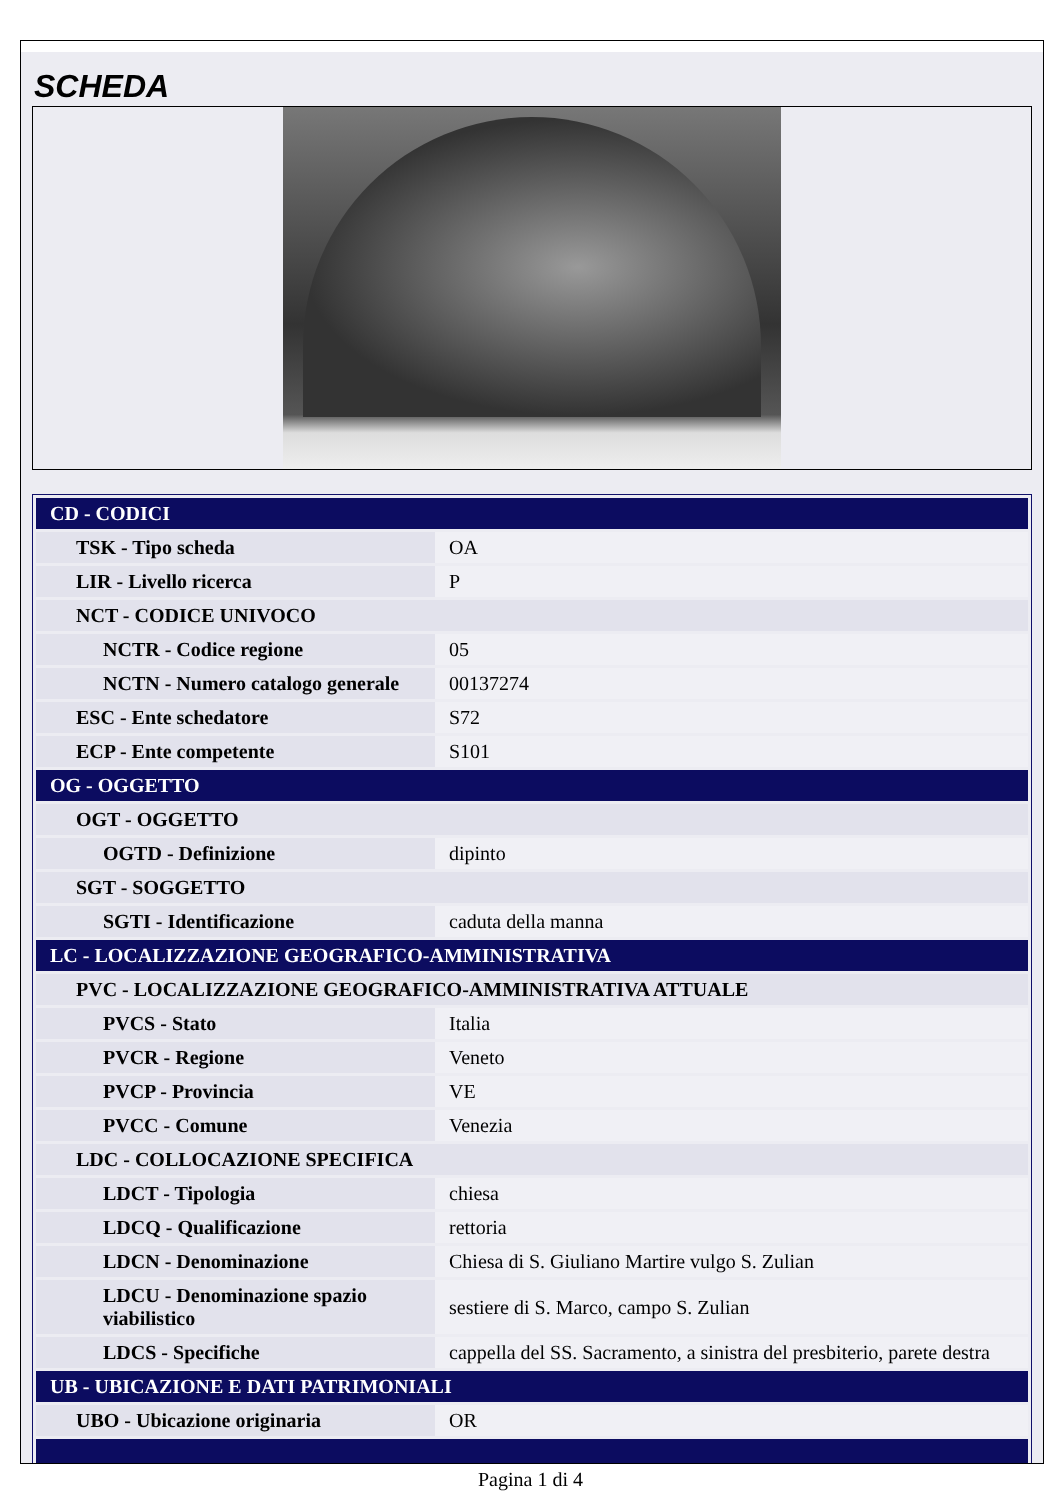SCHEDA
| CD - CODICI | |
| TSK - Tipo scheda | OA |
| LIR - Livello ricerca | P |
| NCT - CODICE UNIVOCO | |
| NCTR - Codice regione | 05 |
| NCTN - Numero catalogo generale | 00137274 |
| ESC - Ente schedatore | S72 |
| ECP - Ente competente | S101 |
| OG - OGGETTO | |
| OGT - OGGETTO | |
| OGTD - Definizione | dipinto |
| SGT - SOGGETTO | |
| SGTI - Identificazione | caduta della manna |
| LC - LOCALIZZAZIONE GEOGRAFICO-AMMINISTRATIVA | |
| PVC - LOCALIZZAZIONE GEOGRAFICO-AMMINISTRATIVA ATTUALE | |
| PVCS - Stato | Italia |
| PVCR - Regione | Veneto |
| PVCP - Provincia | VE |
| PVCC - Comune | Venezia |
| LDC - COLLOCAZIONE SPECIFICA | |
| LDCT - Tipologia | chiesa |
| LDCQ - Qualificazione | rettoria |
| LDCN - Denominazione | Chiesa di S. Giuliano Martire vulgo S. Zulian |
| LDCU - Denominazione spazio viabilistico | sestiere di S. Marco, campo S. Zulian |
| LDCS - Specifiche | cappella del SS. Sacramento, a sinistra del presbiterio, parete destra |
| UB - UBICAZIONE E DATI PATRIMONIALI | |
| UBO - Ubicazione originaria | OR |
Pagina 1 di 4